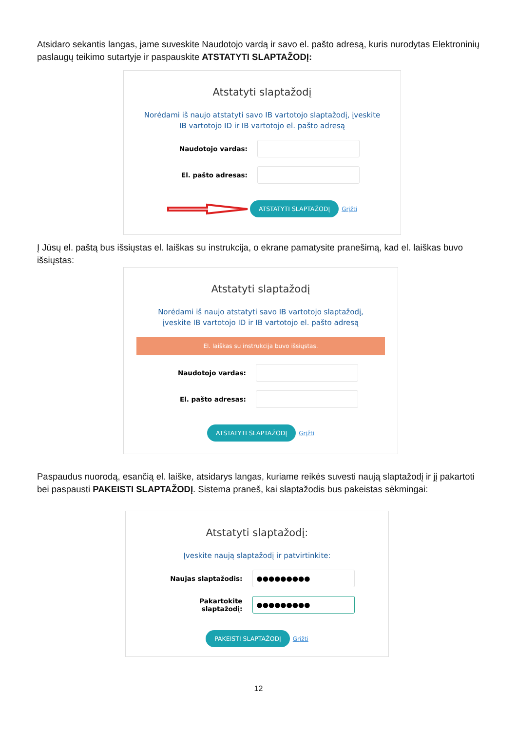Atsidaro sekantis langas, jame suveskite Naudotojo vardą ir savo el. pašto adresą, kuris nurodytas Elektroninių paslaugų teikimo sutartyje ir paspauskite ATSTATYTI SLAPTAŽODĮ:
Atstatyti slaptažodį
Norėdami iš naujo atstatyti savo IB vartotojo slaptažodį, įveskite IB vartotojo ID ir IB vartotojo el. pašto adresą
Naudotojo vardas:
El. pašto adresas:
ATSTATYTI SLAPTAŽODĮ Grįžti
Į Jūsų el. paštą bus išsiųstas el. laiškas su instrukcija, o ekrane pamatysite pranešimą, kad el. laiškas buvo išsiųstas:
Atstatyti slaptažodį
Norėdami iš naujo atstatyti savo IB vartotojo slaptažodį, įveskite IB vartotojo ID ir IB vartotojo el. pašto adresą
El. laiškas su instrukcija buvo išsiųstas.
Naudotojo vardas:
El. pašto adresas:
ATSTATYTI SLAPTAŽODĮ Grįžti
Paspaudus nuorodą, esančią el. laiške, atsidarys langas, kuriame reikės suvesti naują slaptažodį ir jį pakartoti bei paspausti PAKEISTI SLAPTAŽODĮ. Sistema praneš, kai slaptažodis bus pakeistas sėkmingai:
Atstatyti slaptažodį:
Įveskite naują slaptažodį ir patvirtinkite:
Naujas slaptažodis:
●●●●●●●●●
Pakartokite slaptažodį:
●●●●●●●●●
PAKEISTI SLAPTAŽODĮ Grįžti
12